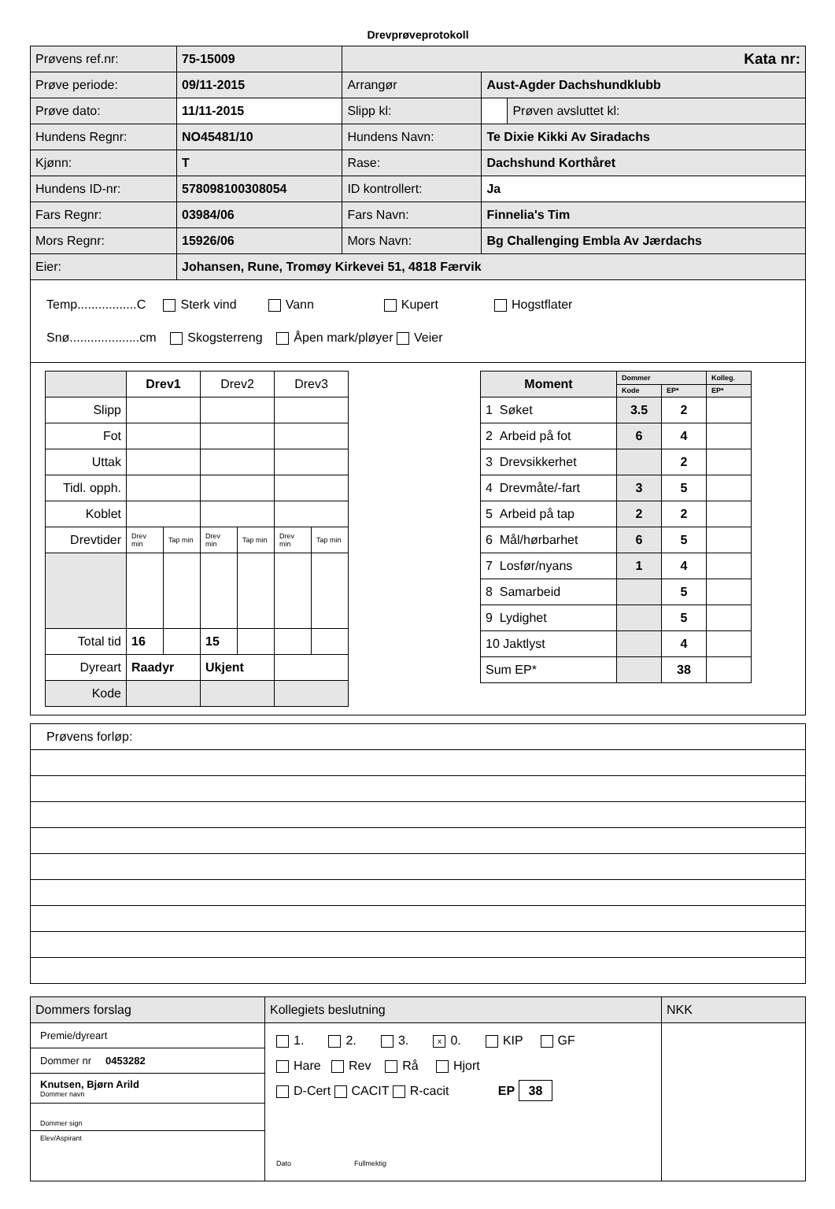Drevprøveprotokoll
| Prøvens ref.nr: | 75-15009 | Kata nr: | | |
| Prøve periode: | 09/11-2015 | Arrangør | Aust-Agder Dachshundklubb | |
| Prøve dato: | 11/11-2015 | Slipp kl: | | Prøven avsluttet kl: |
| Hundens Regnr: | NO45481/10 | Hundens Navn: | Te Dixie Kikki Av Siradachs | |
| Kjønn: | T | Rase: | Dachshund Korthåret | |
| Hundens ID-nr: | 578098100308054 | ID kontrollert: | Ja | |
| Fars Regnr: | 03984/06 | Fars Navn: | Finnelia's Tim | |
| Mors Regnr: | 15926/06 | Mors Navn: | Bg Challenging Embla Av Jærdachs | |
| Eier: | Johansen, Rune, Tromøy Kirkevei 51, 4818 Færvik | | | |
Temp.................C Sterk vind Vann Kupert Hogstflater
Snø....................cm Skogsterreng Åpen mark/pløyer Veier
| | Drev1 | | Drev2 | | Drev3 | |
| Slipp | | | | | | |
| Fot | | | | | | |
| Uttak | | | | | | |
| Tidl. opph. | | | | | | |
| Koblet | | | | | | |
| Drevtider | Drev min | Tap min | Drev min | Tap min | Drev min | Tap min |
| Total tid | 16 | | 15 | | | |
| Dyreart | Raadyr | | Ukjent | | | |
| Kode | | | | | | |
| Moment | Dommer | | Kolleg. |
| | Kode | EP* | EP* |
| 1 Søket | 3.5 | 2 | |
| 2 Arbeid på fot | 6 | 4 | |
| 3 Drevsikkerhet | | 2 | |
| 4 Drevmåte/-fart | 3 | 5 | |
| 5 Arbeid på tap | 2 | 2 | |
| 6 Mål/hørbarhet | 6 | 5 | |
| 7 Losfør/nyans | 1 | 4 | |
| 8 Samarbeid | | 5 | |
| 9 Lydighet | | 5 | |
| 10 Jaktlyst | | 4 | |
| Sum EP* | | 38 | |
| Prøvens forløp: |
| Dommers forslag | Kollegiets beslutning | NKK |
| Premie/dyreart Dommer nr 0453282 Knutsen, Bjørn Arild Dommer navn Dommer sign Elev/Aspirant | 1. 2. 3. x 0. KIP GF Hare Rev Rå Hjort D-Cert CACIT R-cacit EP 38 Dato Fullmektig | |